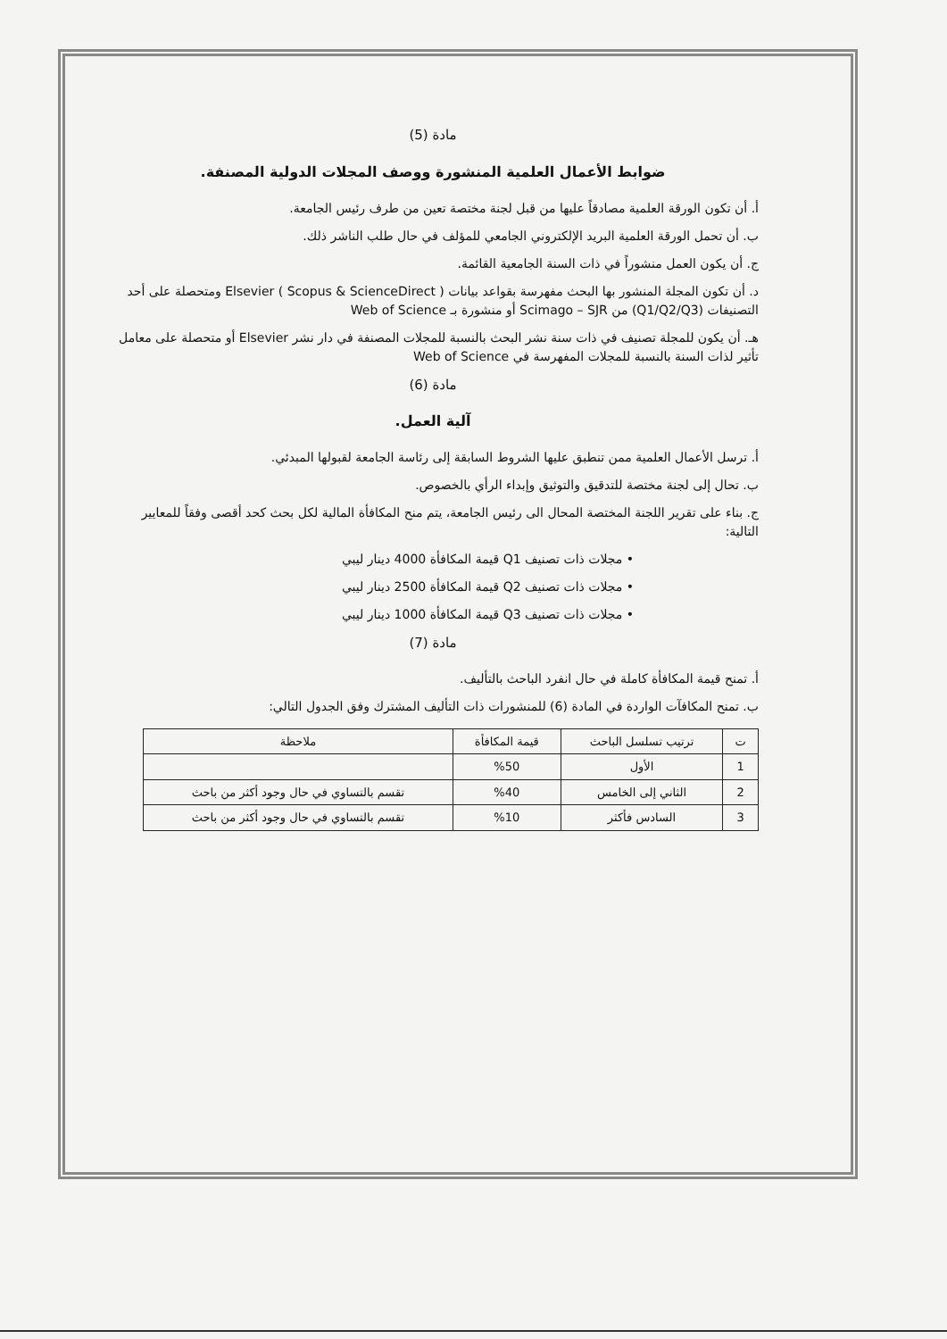مادة (5)
ضوابط الأعمال العلمية المنشورة ووصف المجلات الدولية المصنفة.
أ. أن تكون الورقة العلمية مصادقاً عليها من قبل لجنة مختصة تعين من طرف رئيس الجامعة.
ب. أن تحمل الورقة العلمية البريد الإلكتروني الجامعي للمؤلف في حال طلب الناشر ذلك.
ج. أن يكون العمل منشوراً في ذات السنة الجامعية القائمة.
د. أن تكون المجلة المنشور بها البحث مفهرسة بقواعد بيانات Elsevier ( Scopus & ScienceDirect ) ومتحصلة على أحد التصنيفات (Q1/Q2/Q3) من Scimago – SJR أو منشورة بـ Web of Science
هـ. أن يكون للمجلة تصنيف في ذات سنة نشر البحث بالنسبة للمجلات المصنفة في دار نشر Elsevier أو متحصلة على معامل تأثير لذات السنة بالنسبة للمجلات المفهرسة في Web of Science
مادة (6)
آلية العمل.
أ. ترسل الأعمال العلمية ممن تنطبق عليها الشروط السابقة إلى رئاسة الجامعة لقبولها المبدئي.
ب. تحال إلى لجنة مختصة للتدقيق والتوثيق وإبداء الرأي بالخصوص.
ج. بناء على تقرير اللجنة المختصة المحال الى رئيس الجامعة، يتم منح المكافأة المالية لكل بحث كحد أقصى وفقاً للمعايير التالية:
• مجلات ذات تصنيف Q1 قيمة المكافأة 4000 دينار ليبي
• مجلات ذات تصنيف Q2 قيمة المكافأة 2500 دينار ليبي
• مجلات ذات تصنيف Q3 قيمة المكافأة 1000 دينار ليبي
مادة (7)
أ. تمنح قيمة المكافأة كاملة في حال انفرد الباحث بالتأليف.
ب. تمنح المكافآت الواردة في المادة (6) للمنشورات ذات التأليف المشترك وفق الجدول التالي:
| ت | ترتيب تسلسل الباحث | قيمة المكافأة | ملاحظة |
| --- | --- | --- | --- |
| 1 | الأول | %50 | |
| 2 | الثاني إلى الخامس | %40 | تقسم بالتساوي في حال وجود أكثر من باحث |
| 3 | السادس فأكثر | %10 | تقسم بالتساوي في حال وجود أكثر من باحث |